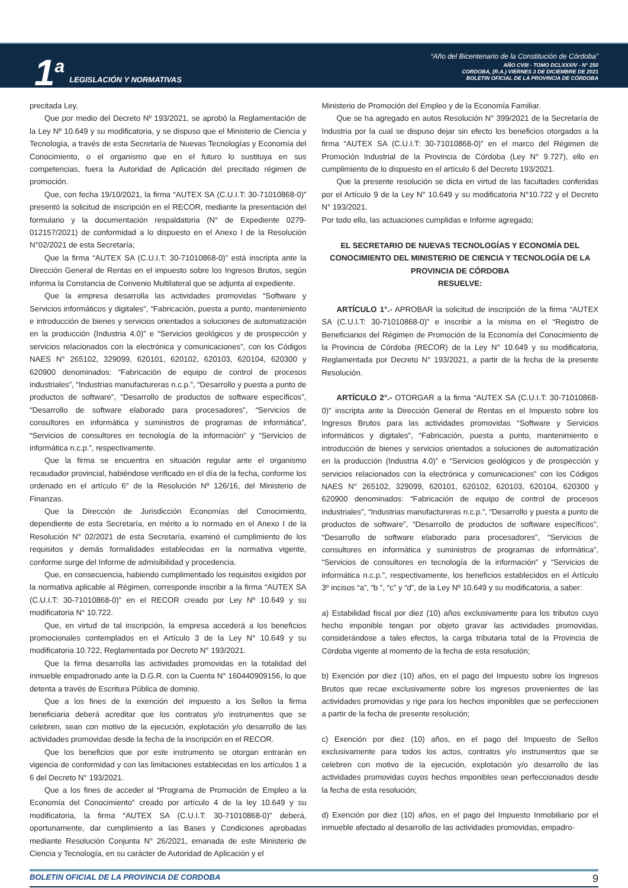1<sup>a</sup> LEGISLACIÓN Y NORMATIVAS
“Año del Bicentenario de la Constitución de Córdoba”
AÑO CVIII - TOMO DCLXXXIV - N° 250
CORDOBA, (R.A.) VIERNES 3 DE DICIEMBRE DE 2021
BOLETIN OFICIAL DE LA PROVINCIA DE CÓRDOBA
precitada Ley.
Que por medio del Decreto Nº 193/2021, se aprobó la Reglamentación de la Ley Nº 10.649 y su modificatoria, y se dispuso que el Ministerio de Ciencia y Tecnología, a través de esta Secretaría de Nuevas Tecnologías y Economía del Conocimiento, o el organismo que en el futuro lo sustituya en sus competencias, fuera la Autoridad de Aplicación del precitado régimen de promoción.
Que, con fecha 19/10/2021, la firma “AUTEX SA (C.U.I.T: 30-71010868-0)” presentó la solicitud de inscripción en el RECOR, mediante la presentación del formulario y la documentación respaldatoria (N° de Expediente 0279-012157/2021) de conformidad a lo dispuesto en el Anexo I de la Resolución N°02/2021 de esta Secretaría;
Que la firma “AUTEX SA (C.U.I.T: 30-71010868-0)” está inscripta ante la Dirección General de Rentas en el impuesto sobre los Ingresos Brutos, según informa la Constancia de Convenio Multilateral que se adjunta al expediente.
Que la empresa desarrolla las actividades promovidas “Software y Servicios informáticos y digitales”, “Fabricación, puesta a punto, mantenimiento e introducción de bienes y servicios orientados a soluciones de automatización en la producción (Industria 4.0)” e “Servicios geológicos y de prospección y servicios relacionados con la electrónica y comunicaciones”, con los Códigos NAES N° 265102, 329099, 620101, 620102, 620103, 620104, 620300 y 620900 denominados: “Fabricación de equipo de control de procesos industriales”, “Industrias manufactureras n.c.p.”, “Desarrollo y puesta a punto de productos de software”, “Desarrollo de productos de software específicos”, “Desarrollo de software elaborado para procesadores”, “Servicios de consultores en informática y suministros de programas de informática”, “Servicios de consultores en tecnología de la información” y “Servicios de informática n.c.p.”, respectivamente.
Que la firma se encuentra en situación regular ante el organismo recaudador provincial, habiéndose verificado en el día de la fecha, conforme los ordenado en el artículo 6° de la Resolución Nº 126/16, del Ministerio de Finanzas.
Que la Dirección de Jurisdicción Economías del Conocimiento, dependiente de esta Secretaría, en mérito a lo normado en el Anexo I de la Resolución N° 02/2021 de esta Secretaría, examinó el cumplimiento de los requisitos y demás formalidades establecidas en la normativa vigente, conforme surge del Informe de admisibilidad y procedencia.
Que, en consecuencia, habiendo cumplimentado los requisitos exigidos por la normativa aplicable al Régimen, corresponde inscribir a la firma “AUTEX SA (C.U.I.T: 30-71010868-0)” en el RECOR creado por Ley Nº 10.649 y su modificatoria N° 10.722.
Que, en virtud de tal inscripción, la empresa accederá a los beneficios promocionales contemplados en el Artículo 3 de la Ley N° 10.649 y su modificatoria 10.722, Reglamentada por Decreto N° 193/2021.
Que la firma desarrolla las actividades promovidas en la totalidad del inmueble empadronado ante la D.G.R. con la Cuenta N° 160440909156, lo que detenta a través de Escritura Pública de dominio.
Que a los fines de la exención del impuesto a los Sellos la firma beneficiaria deberá acreditar que los contratos y/o instrumentos que se celebren, sean con motivo de la ejecución, explotación y/o desarrollo de las actividades promovidas desde la fecha de la inscripción en el RECOR.
Que los beneficios que por este instrumento se otorgan entrarán en vigencia de conformidad y con las limitaciones establecidas en los artículos 1 a 6 del Decreto N° 193/2021.
Que a los fines de acceder al “Programa de Promoción de Empleo a la Economía del Conocimiento” creado por artículo 4 de la ley 10.649 y su modificatoria, la firma “AUTEX SA (C.U.I.T: 30-71010868-0)” deberá, oportunamente, dar cumplimiento a las Bases y Condiciones aprobadas mediante Resolución Conjunta N° 26/2021, emanada de este Ministerio de Ciencia y Tecnología, en su carácter de Autoridad de Aplicación y el
Ministerio de Promoción del Empleo y de la Economía Familiar.
Que se ha agregado en autos Resolución N° 399/2021 de la Secretaría de Industria por la cual se dispuso dejar sin efecto los beneficios otorgados a la firma “AUTEX SA (C.U.I.T: 30-71010868-0)” en el marco del Régimen de Promoción Industrial de la Provincia de Córdoba (Ley N° 9.727), ello en cumplimiento de lo dispuesto en el artículo 6 del Decreto 193/2021.
Que la presente resolución se dicta en virtud de las facultades conferidas por el Artículo 9 de la Ley N° 10.649 y su modificatoria N°10.722 y el Decreto N° 193/2021.
Por todo ello, las actuaciones cumplidas e Informe agregado;
EL SECRETARIO DE NUEVAS TECNOLOGÍAS Y ECONOMÍA DEL CONOCIMIENTO DEL MINISTERIO DE CIENCIA Y TECNOLOGÍA DE LA PROVINCIA DE CÓRDOBA
RESUELVE:
ARTÍCULO 1°.- APROBAR la solicitud de inscripción de la firma “AUTEX SA (C.U.I.T: 30-71010868-0)” e inscribir a la misma en el “Registro de Beneficiarios del Régimen de Promoción de la Economía del Conocimiento de la Provincia de Córdoba (RECOR) de la Ley N° 10.649 y su modificatoria, Reglamentada por Decreto N° 193/2021, a partir de la fecha de la presente Resolución.
ARTÍCULO 2°.- OTORGAR a la firma “AUTEX SA (C.U.I.T: 30-71010868-0)” inscripta ante la Dirección General de Rentas en el Impuesto sobre los Ingresos Brutos para las actividades promovidas “Software y Servicios informáticos y digitales”, “Fabricación, puesta a punto, mantenimiento e introducción de bienes y servicios orientados a soluciones de automatización en la producción (Industria 4.0)” e “Servicios geológicos y de prospección y servicios relacionados con la electrónica y comunicaciones” con los Códigos NAES N° 265102, 329099, 620101, 620102, 620103, 620104, 620300 y 620900 denominados: “Fabricación de equipo de control de procesos industriales”, “Industrias manufactureras n.c.p.”, “Desarrollo y puesta a punto de productos de software”, “Desarrollo de productos de software específicos”, “Desarrollo de software elaborado para procesadores”, “Servicios de consultores en informática y suministros de programas de informática”, “Servicios de consultores en tecnología de la información” y “Servicios de informática n.c.p.”, respectivamente, los beneficios establecidos en el Artículo 3º incisos “a”, “b ”, “c” y “d”, de la Ley Nº 10.649 y su modificatoria, a saber:
a) Estabilidad fiscal por diez (10) años exclusivamente para los tributos cuyo hecho imponible tengan por objeto gravar las actividades promovidas, considerándose a tales efectos, la carga tributaria total de la Provincia de Córdoba vigente al momento de la fecha de esta resolución;
b) Exención por diez (10) años, en el pago del Impuesto sobre los Ingresos Brutos que recae exclusivamente sobre los ingresos provenientes de las actividades promovidas y rige para los hechos imponibles que se perfeccionen a partir de la fecha de presente resolución;
c) Exención por diez (10) años, en el pago del Impuesto de Sellos exclusivamente para todos los actos, contratos y/o instrumentos que se celebren con motivo de la ejecución, explotación y/o desarrollo de las actividades promovidas cuyos hechos imponibles sean perfeccionados desde la fecha de esta resolución;
d) Exención por diez (10) años, en el pago del Impuesto Inmobiliario por el inmueble afectado al desarrollo de las actividades promovidas, empadro-
BOLETIN OFICIAL DE LA PROVINCIA DE CORDOBA 9